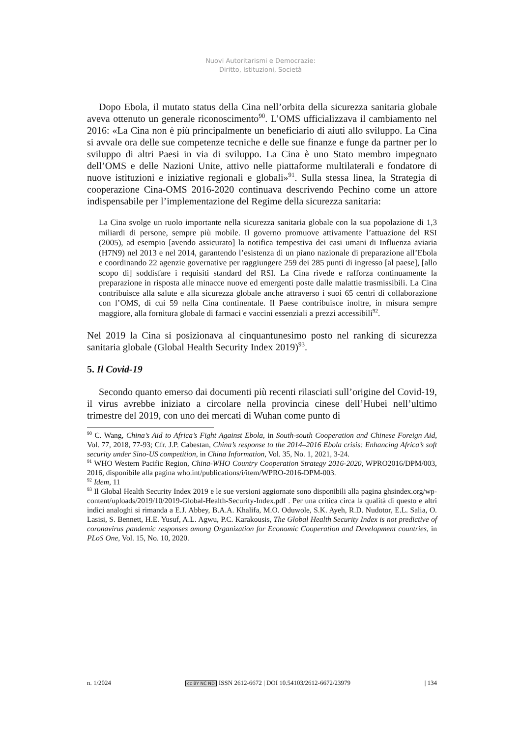Nuovi Autoritarismi e Democrazie:
Diritto, Istituzioni, Società
Dopo Ebola, il mutato status della Cina nell’orbita della sicurezza sanitaria globale aveva ottenuto un generale riconoscimento<sup>90</sup>. L’OMS ufficializzava il cambiamento nel 2016: «La Cina non è più principalmente un beneficiario di aiuti allo sviluppo. La Cina si avvale ora delle sue competenze tecniche e delle sue finanze e funge da partner per lo sviluppo di altri Paesi in via di sviluppo. La Cina è uno Stato membro impegnato dell’OMS e delle Nazioni Unite, attivo nelle piattaforme multilaterali e fondatore di nuove istituzioni e iniziative regionali e globali»<sup>91</sup>. Sulla stessa linea, la Strategia di cooperazione Cina-OMS 2016-2020 continuava descrivendo Pechino come un attore indispensabile per l’implementazione del Regime della sicurezza sanitaria:
La Cina svolge un ruolo importante nella sicurezza sanitaria globale con la sua popolazione di 1,3 miliardi di persone, sempre più mobile. Il governo promuove attivamente l’attuazione del RSI (2005), ad esempio [avendo assicurato] la notifica tempestiva dei casi umani di Influenza aviaria (H7N9) nel 2013 e nel 2014, garantendo l’esistenza di un piano nazionale di preparazione all’Ebola e coordinando 22 agenzie governative per raggiungere 259 dei 285 punti di ingresso [al paese], [allo scopo di] soddisfare i requisiti standard del RSI. La Cina rivede e rafforza continuamente la preparazione in risposta alle minacce nuove ed emergenti poste dalle malattie trasmissibili. La Cina contribuisce alla salute e alla sicurezza globale anche attraverso i suoi 65 centri di collaborazione con l’OMS, di cui 59 nella Cina continentale. Il Paese contribuisce inoltre, in misura sempre maggiore, alla fornitura globale di farmaci e vaccini essenziali a prezzi accessibili<sup>92</sup>.
Nel 2019 la Cina si posizionava al cinquantunesimo posto nel ranking di sicurezza sanitaria globale (Global Health Security Index 2019)<sup>93</sup>.
5. Il Covid-19
Secondo quanto emerso dai documenti più recenti rilasciati sull’origine del Covid-19, il virus avrebbe iniziato a circolare nella provincia cinese dell’Hubei nell’ultimo trimestre del 2019, con uno dei mercati di Wuhan come punto di
<sup>90</sup> C. Wang, China’s Aid to Africa’s Fight Against Ebola, in South-south Cooperation and Chinese Foreign Aid, Vol. 77, 2018, 77-93; Cfr. J.P. Cabestan, China’s response to the 2014–2016 Ebola crisis: Enhancing Africa’s soft security under Sino-US competition, in China Information, Vol. 35, No. 1, 2021, 3-24.
<sup>91</sup> WHO Western Pacific Region, China-WHO Country Cooperation Strategy 2016-2020, WPRO2016/DPM/003, 2016, disponibile alla pagina who.int/publications/i/item/WPRO-2016-DPM-003.
<sup>92</sup> Idem, 11
<sup>93</sup> Il Global Health Security Index 2019 e le sue versioni aggiornate sono disponibili alla pagina ghsindex.org/wp-content/uploads/2019/10/2019-Global-Health-Security-Index.pdf . Per una critica circa la qualità di questo e altri indici analoghi si rimanda a E.J. Abbey, B.A.A. Khalifa, M.O. Oduwole, S.K. Ayeh, R.D. Nudotor, E.L. Salia, O. Lasisi, S. Bennett, H.E. Yusuf, A.L. Agwu, P.C. Karakousis, The Global Health Security Index is not predictive of coronavirus pandemic responses among Organization for Economic Cooperation and Development countries, in PLoS One, Vol. 15, No. 10, 2020.
n. 1/2024 cc BY NC ND ISSN 2612-6672 | DOI 10.54103/2612-6672/23979 | 134